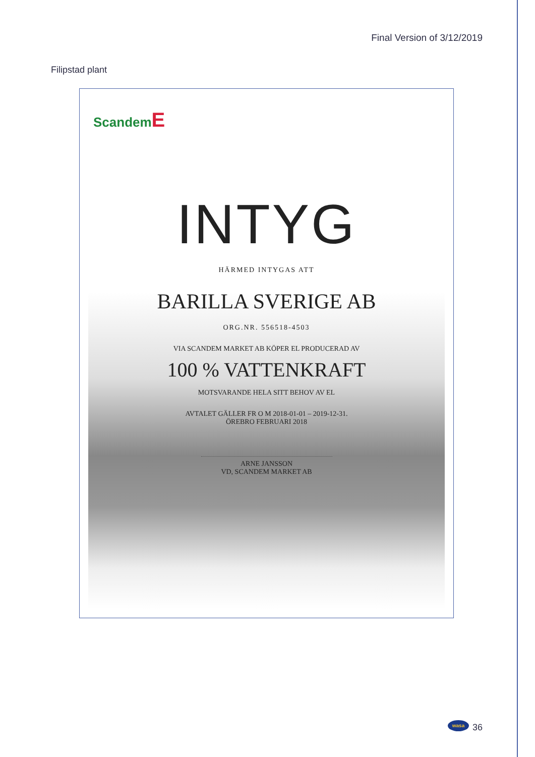Final Version of 3/12/2019
Filipstad plant
ScandemE
INTYG
HÄRMED INTYGAS ATT
BARILLA SVERIGE AB
ORG.NR. 556518-4503
VIA SCANDEM MARKET AB KÖPER EL PRODUCERAD AV
100 % VATTENKRAFT
MOTSVARANDE HELA SITT BEHOV AV EL
AVTALET GÄLLER FR O M 2018-01-01 – 2019-12-31.
ÖREBRO FEBRUARI 2018
ARNE JANSSON
VD, SCANDEM MARKET AB
wasa 36